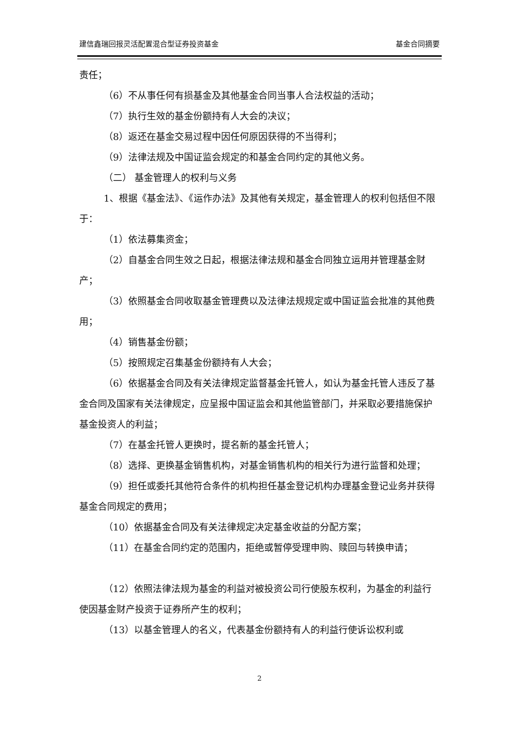建信鑫瑞回报灵活配置混合型证券投资基金 基金合同摘要
责任；
（6）不从事任何有损基金及其他基金合同当事人合法权益的活动；
（7）执行生效的基金份额持有人大会的决议；
（8）返还在基金交易过程中因任何原因获得的不当得利；
（9）法律法规及中国证监会规定的和基金合同约定的其他义务。
（二） 基金管理人的权利与义务
1、根据《基金法》、《运作办法》及其他有关规定，基金管理人的权利包括但不限于：
（1）依法募集资金；
（2）自基金合同生效之日起，根据法律法规和基金合同独立运用并管理基金财产；
（3）依照基金合同收取基金管理费以及法律法规规定或中国证监会批准的其他费用；
（4）销售基金份额；
（5）按照规定召集基金份额持有人大会；
（6）依据基金合同及有关法律规定监督基金托管人，如认为基金托管人违反了基金合同及国家有关法律规定，应呈报中国证监会和其他监管部门，并采取必要措施保护基金投资人的利益；
（7）在基金托管人更换时，提名新的基金托管人；
（8）选择、更换基金销售机构，对基金销售机构的相关行为进行监督和处理；
（9）担任或委托其他符合条件的机构担任基金登记机构办理基金登记业务并获得基金合同规定的费用；
（10）依据基金合同及有关法律规定决定基金收益的分配方案；
（11）在基金合同约定的范围内，拒绝或暂停受理申购、赎回与转换申请；
（12）依照法律法规为基金的利益对被投资公司行使股东权利，为基金的利益行使因基金财产投资于证券所产生的权利；
（13）以基金管理人的名义，代表基金份额持有人的利益行使诉讼权利或
2